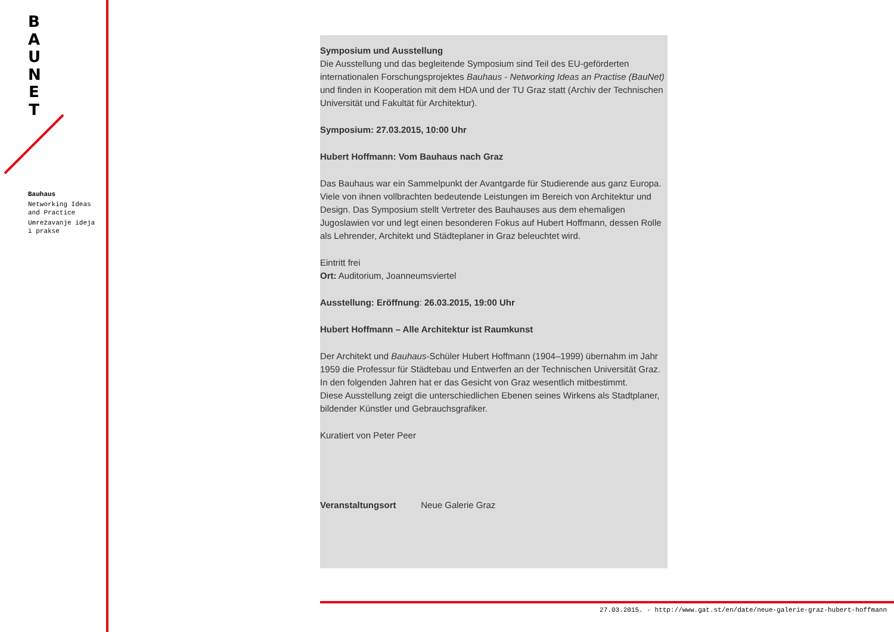B
A
U
N
E
T
Bauhaus
Networking Ideas and Practice
Umrežavanje ideja i prakse
Symposium und Ausstellung
Die Ausstellung und das begleitende Symposium sind Teil des EU-geförderten internationalen Forschungsprojektes Bauhaus - Networking Ideas an Practise (BauNet) und finden in Kooperation mit dem HDA und der TU Graz statt (Archiv der Technischen Universität und Fakultät für Architektur).
Symposium: 27.03.2015, 10:00 Uhr
Hubert Hoffmann: Vom Bauhaus nach Graz
Das Bauhaus war ein Sammelpunkt der Avantgarde für Studierende aus ganz Europa. Viele von ihnen vollbrachten bedeutende Leistungen im Bereich von Architektur und Design. Das Symposium stellt Vertreter des Bauhauses aus dem ehemaligen Jugoslawien vor und legt einen besonderen Fokus auf Hubert Hoffmann, dessen Rolle als Lehrender, Architekt und Städteplaner in Graz beleuchtet wird.
Eintritt frei
Ort: Auditorium, Joanneumsviertel
Ausstellung: Eröffnung: 26.03.2015, 19:00 Uhr
Hubert Hoffmann – Alle Architektur ist Raumkunst
Der Architekt und Bauhaus-Schüler Hubert Hoffmann (1904–1999) übernahm im Jahr 1959 die Professur für Städtebau und Entwerfen an der Technischen Universität Graz. In den folgenden Jahren hat er das Gesicht von Graz wesentlich mitbestimmt.
Diese Ausstellung zeigt die unterschiedlichen Ebenen seines Wirkens als Stadtplaner, bildender Künstler und Gebrauchsgrafiker.
Kuratiert von Peter Peer
Veranstaltungsort Neue Galerie Graz
27.03.2015. - http://www.gat.st/en/date/neue-galerie-graz-hubert-hoffmann